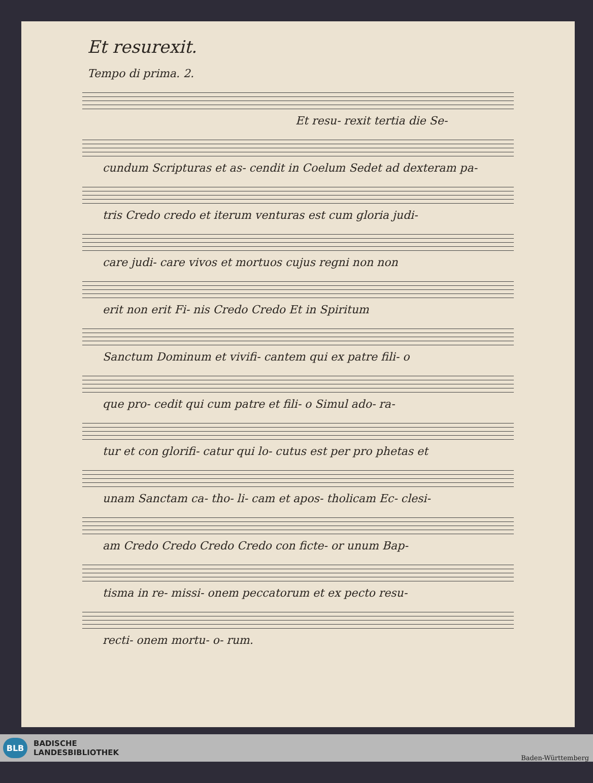Et resurexit.
Tempo di prima. 2.
Et resu- rexit tertia die Se-
cundum Scripturas et as- cendit in Coelum Sedet ad dexteram pa-
tris Credo credo et iterum venturas est cum gloria judi-
care judi- care vivos et mortuos cujus regni non non
erit non erit Fi- nis Credo Credo Et in Spiritum
Sanctum Dominum et vivifi- cantem qui ex patre fili- o
que pro- cedit qui cum patre et fili- o Simul ado- ra-
tur et con glorifi- catur qui lo- cutus est per pro phetas et
unam Sanctam ca- tho- li- cam et apos- tholicam Ec- clesi-
am Credo Credo Credo Credo con ficte- or unum Bap-
tisma in re- missi- onem peccatorum et ex pecto resu-
recti- onem mortu- o- rum.
BLB
BADISCHE
LANDESBIBLIOTHEK
Baden-Württemberg